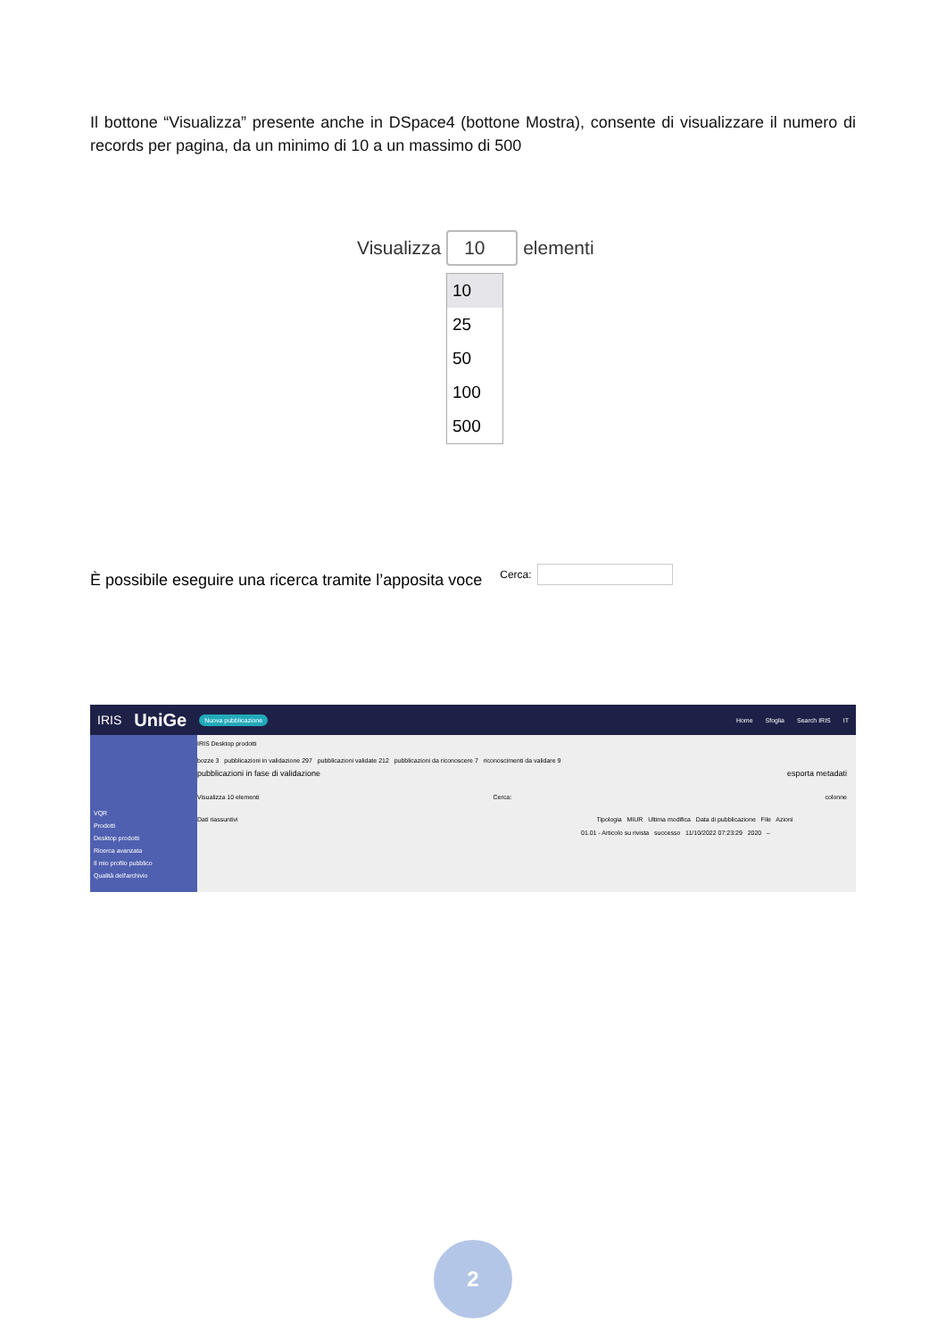Il bottone “Visualizza” presente anche in DSpace4 (bottone Mostra), consente di visualizzare il numero di records per pagina, da un minimo di 10 a un massimo di 500
Visualizza 10 elementi
10
25
50
100
500
È possibile eseguire una ricerca tramite l’apposita voce Cerca:
IRIS UniGe Nuova pubblicazione Home Sfoglia Search IRIS IT
VQR
Prodotti
Desktop prodotti
Ricerca avanzata
Il mio profilo pubblico
Qualità dell'archivio
IRIS Desktop prodotti
bozze 3 pubblicazioni in validazione 297 pubblicazioni validate 212 pubblicazioni da riconoscere 7 riconoscimenti da validare 9
pubblicazioni in fase di validazione esporta metadati
Visualizza 10 elementi Cerca: colonne
Dati riassuntivi Tipologia MIUR Ultima modifica Data di pubblicazione File Azioni
01.01 - Articolo su rivista successo 11/10/2022 07:23:29 2020 –
2